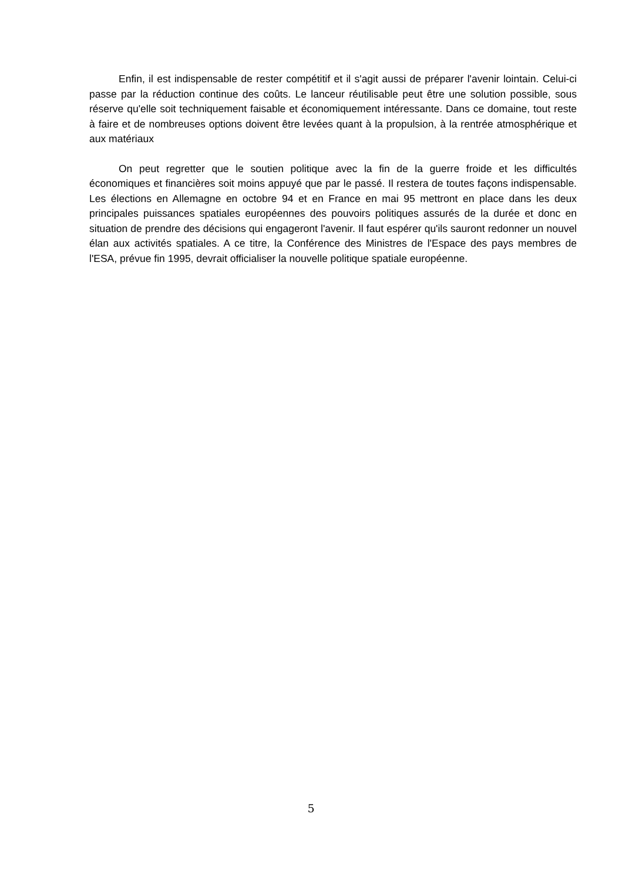Enfin, il est indispensable de rester compétitif et il s'agit aussi de préparer l'avenir lointain. Celui-ci passe par la réduction continue des coûts. Le lanceur réutilisable peut être une solution possible, sous réserve qu'elle soit techniquement faisable et économiquement intéressante. Dans ce domaine, tout reste à faire et de nombreuses options doivent être levées quant à la propulsion, à la rentrée atmosphérique et aux matériaux
On peut regretter que le soutien politique avec la fin de la guerre froide et les difficultés économiques et financières soit moins appuyé que par le passé. Il restera de toutes façons indispensable. Les élections en Allemagne en octobre 94 et en France en mai 95 mettront en place dans les deux principales puissances spatiales européennes des pouvoirs politiques assurés de la durée et donc en situation de prendre des décisions qui engageront l'avenir. Il faut espérer qu'ils sauront redonner un nouvel élan aux activités spatiales. A ce titre, la Conférence des Ministres de l'Espace des pays membres de l'ESA, prévue fin 1995, devrait officialiser la nouvelle politique spatiale européenne.
5